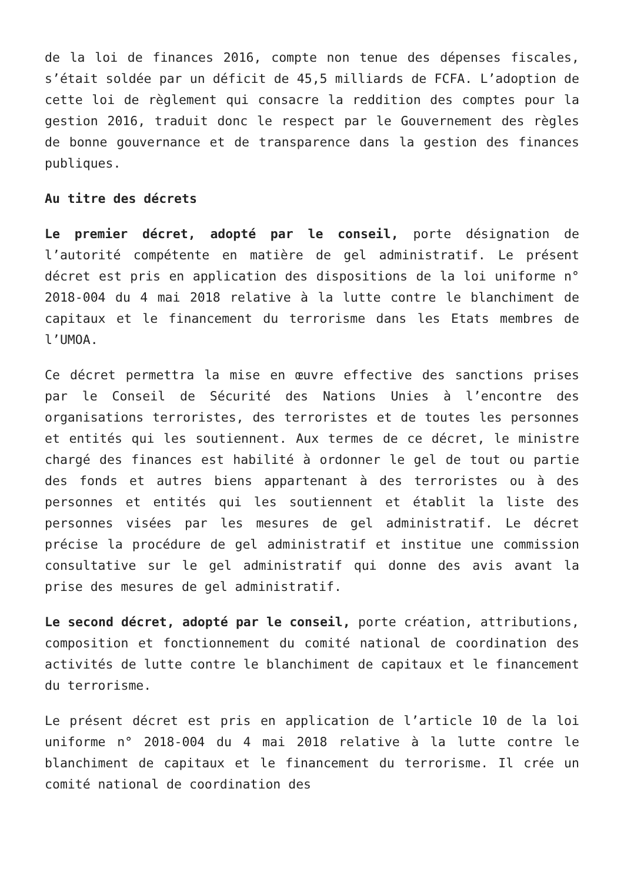de la loi de finances 2016, compte non tenue des dépenses fiscales, s’était soldée par un déficit de 45,5 milliards de FCFA. L’adoption de cette loi de règlement qui consacre la reddition des comptes pour la gestion 2016, traduit donc le respect par le Gouvernement des règles de bonne gouvernance et de transparence dans la gestion des finances publiques.
Au titre des décrets
Le premier décret, adopté par le conseil, porte désignation de l’autorité compétente en matière de gel administratif. Le présent décret est pris en application des dispositions de la loi uniforme n° 2018-004 du 4 mai 2018 relative à la lutte contre le blanchiment de capitaux et le financement du terrorisme dans les Etats membres de l’UMOA.
Ce décret permettra la mise en œuvre effective des sanctions prises par le Conseil de Sécurité des Nations Unies à l’encontre des organisations terroristes, des terroristes et de toutes les personnes et entités qui les soutiennent. Aux termes de ce décret, le ministre chargé des finances est habilité à ordonner le gel de tout ou partie des fonds et autres biens appartenant à des terroristes ou à des personnes et entités qui les soutiennent et établit la liste des personnes visées par les mesures de gel administratif. Le décret précise la procédure de gel administratif et institue une commission consultative sur le gel administratif qui donne des avis avant la prise des mesures de gel administratif.
Le second décret, adopté par le conseil, porte création, attributions, composition et fonctionnement du comité national de coordination des activités de lutte contre le blanchiment de capitaux et le financement du terrorisme.
Le présent décret est pris en application de l’article 10 de la loi uniforme n° 2018-004 du 4 mai 2018 relative à la lutte contre le blanchiment de capitaux et le financement du terrorisme. Il crée un comité national de coordination des